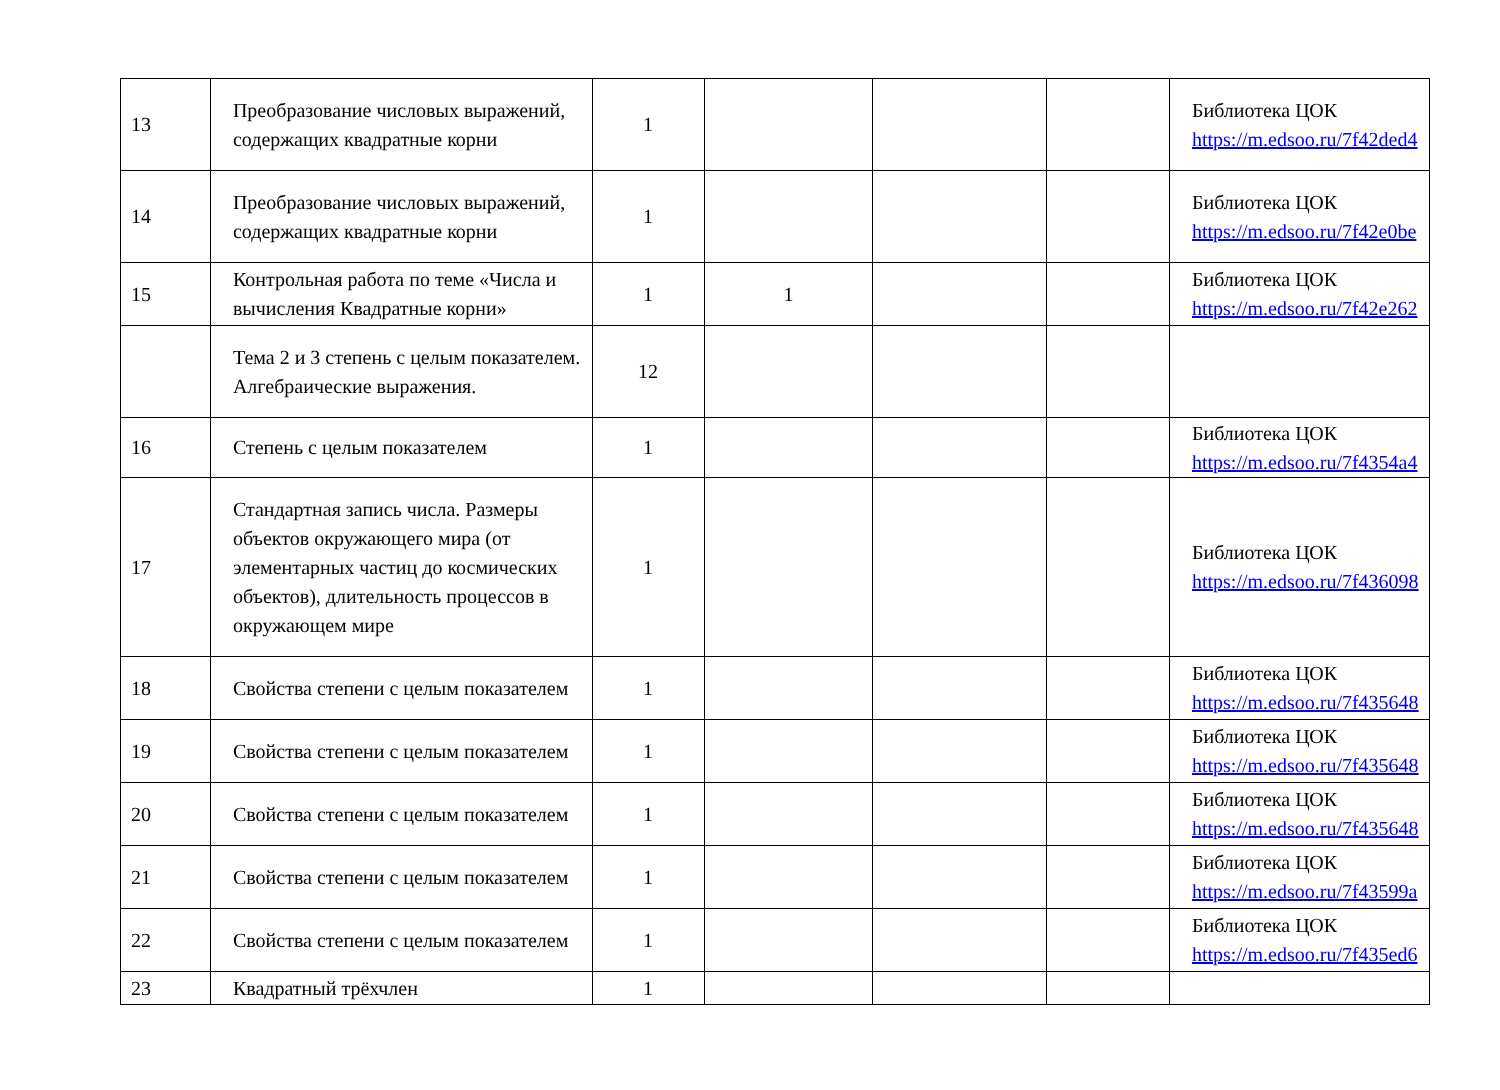| 13 | Преобразование числовых выражений, содержащих квадратные корни | 1 | | | | Библиотека ЦОК https://m.edsoo.ru/7f42ded4 |
| 14 | Преобразование числовых выражений, содержащих квадратные корни | 1 | | | | Библиотека ЦОК https://m.edsoo.ru/7f42e0be |
| 15 | Контрольная работа по теме «Числа и вычисления Квадратные корни» | 1 | 1 | | | Библиотека ЦОК https://m.edsoo.ru/7f42e262 |
| | Тема 2 и 3 степень с целым показателем. Алгебраические выражения. | 12 | | | | |
| 16 | Степень с целым показателем | 1 | | | | Библиотека ЦОК https://m.edsoo.ru/7f4354a4 |
| 17 | Стандартная запись числа. Размеры объектов окружающего мира (от элементарных частиц до космических объектов), длительность процессов в окружающем мире | 1 | | | | Библиотека ЦОК https://m.edsoo.ru/7f436098 |
| 18 | Свойства степени с целым показателем | 1 | | | | Библиотека ЦОК https://m.edsoo.ru/7f435648 |
| 19 | Свойства степени с целым показателем | 1 | | | | Библиотека ЦОК https://m.edsoo.ru/7f435648 |
| 20 | Свойства степени с целым показателем | 1 | | | | Библиотека ЦОК https://m.edsoo.ru/7f435648 |
| 21 | Свойства степени с целым показателем | 1 | | | | Библиотека ЦОК https://m.edsoo.ru/7f43599a |
| 22 | Свойства степени с целым показателем | 1 | | | | Библиотека ЦОК https://m.edsoo.ru/7f435ed6 |
| 23 | Квадратный трёхчлен | 1 | | | | |